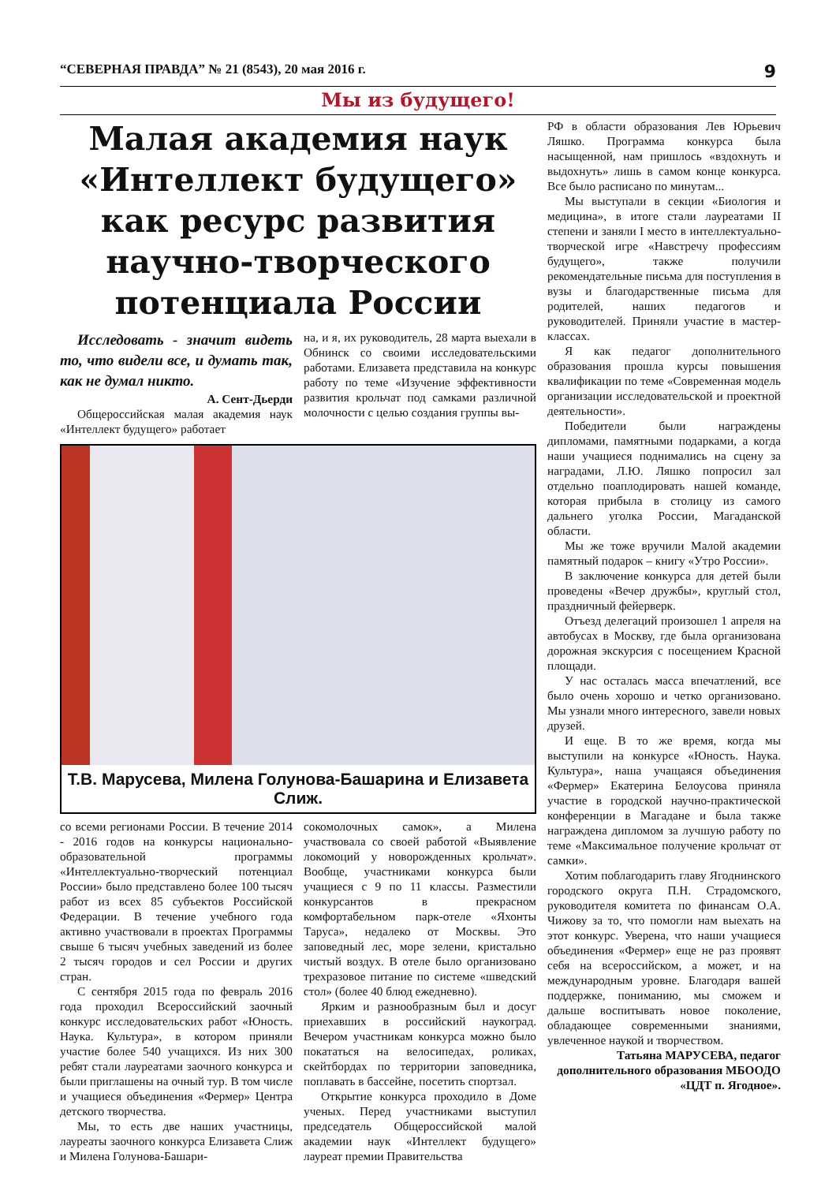“СЕВЕРНАЯ ПРАВДА” № 21 (8543), 20 мая 2016 г. 9
Мы из будущего!
Малая академия наук «Интеллект будущего» как ресурс развития научно-творческого потенциала России
Исследовать - значит видеть то, что видели все, и думать так, как не думал никто.
А. Сент-Дьерди
Общероссийская малая академия наук «Интеллект будущего» работает
на, и я, их руководитель, 28 марта выехали в Обнинск со своими исследовательскими работами. Елизавета представила на конкурс работу по теме «Изучение эффективности развития крольчат под самками различной молочности с целью создания группы вы-
Т.В. Марусева, Милена Голунова-Башарина и Елизавета Слиж.
со всеми регионами России. В течение 2014 - 2016 годов на конкурсы национально-образовательной программы «Интеллектуально-творческий потенциал России» было представлено более 100 тысяч работ из всех 85 субъектов Российской Федерации. В течение учебного года активно участвовали в проектах Программы свыше 6 тысяч учебных заведений из более 2 тысяч городов и сел России и других стран.
С сентября 2015 года по февраль 2016 года проходил Всероссийский заочный конкурс исследовательских работ «Юность. Наука. Культура», в котором приняли участие более 540 учащихся. Из них 300 ребят стали лауреатами заочного конкурса и были приглашены на очный тур. В том числе и учащиеся объединения «Фермер» Центра детского творчества.
Мы, то есть две наших участницы, лауреаты заочного конкурса Елизавета Слиж и Милена Голунова-Башари-
сокомолочных самок», а Милена участвовала со своей работой «Выявление локомоций у новорожденных крольчат». Вообще, участниками конкурса были учащиеся с 9 по 11 классы. Разместили конкурсантов в прекрасном комфортабельном парк-отеле «Яхонты Таруса», недалеко от Москвы. Это заповедный лес, море зелени, кристально чистый воздух. В отеле было организовано трехразовое питание по системе «шведский стол» (более 40 блюд ежедневно).
Ярким и разнообразным был и досуг приехавших в российский наукоград. Вечером участникам конкурса можно было покататься на велосипедах, роликах, скейтбордах по территории заповедника, поплавать в бассейне, посетить спортзал.
Открытие конкурса проходило в Доме ученых. Перед участниками выступил председатель Общероссийской малой академии наук «Интеллект будущего» лауреат премии Правительства
РФ в области образования Лев Юрьевич Ляшко. Программа конкурса была насыщенной, нам пришлось «вздохнуть и выдохнуть» лишь в самом конце конкурса. Все было расписано по минутам...
Мы выступали в секции «Биология и медицина», в итоге стали лауреатами II степени и заняли I место в интеллектуально-творческой игре «Навстречу профессиям будущего», также получили рекомендательные письма для поступления в вузы и благодарственные письма для родителей, наших педагогов и руководителей. Приняли участие в мастер-классах.
Я как педагог дополнительного образования прошла курсы повышения квалификации по теме «Современная модель организации исследовательской и проектной деятельности».
Победители были награждены дипломами, памятными подарками, а когда наши учащиеся поднимались на сцену за наградами, Л.Ю. Ляшко попросил зал отдельно поаплодировать нашей команде, которая прибыла в столицу из самого дальнего уголка России, Магаданской области.
Мы же тоже вручили Малой академии памятный подарок – книгу «Утро России».
В заключение конкурса для детей были проведены «Вечер дружбы», круглый стол, праздничный фейерверк.
Отъезд делегаций произошел 1 апреля на автобусах в Москву, где была организована дорожная экскурсия с посещением Красной площади.
У нас осталась масса впечатлений, все было очень хорошо и четко организовано. Мы узнали много интересного, завели новых друзей.
И еще. В то же время, когда мы выступили на конкурсе «Юность. Наука. Культура», наша учащаяся объединения «Фермер» Екатерина Белоусова приняла участие в городской научно-практической конференции в Магадане и была также награждена дипломом за лучшую работу по теме «Максимальное получение крольчат от самки».
Хотим поблагодарить главу Ягоднинского городского округа П.Н. Страдомского, руководителя комитета по финансам О.А. Чижову за то, что помогли нам выехать на этот конкурс. Уверена, что наши учащиеся объединения «Фермер» еще не раз проявят себя на всероссийском, а может, и на международным уровне. Благодаря вашей поддержке, пониманию, мы сможем и дальше воспитывать новое поколение, обладающее современными знаниями, увлеченное наукой и творчеством.
Татьяна МАРУСЕВА, педагог дополнительного образования МБООДО «ЦДТ п. Ягодное».